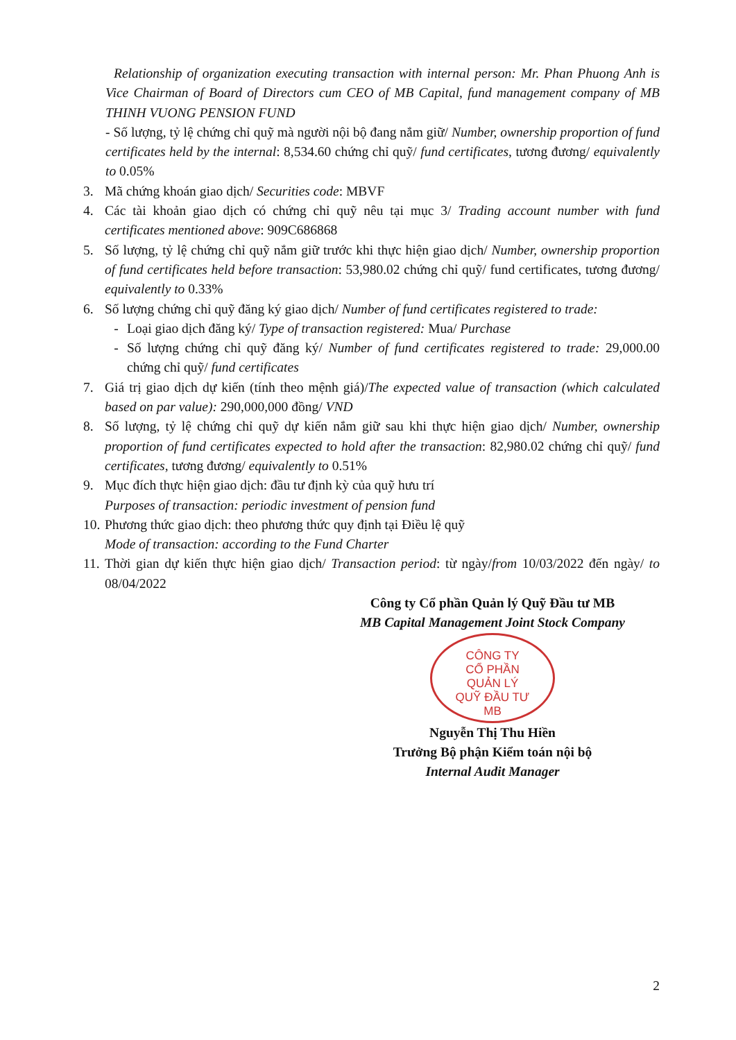Relationship of organization executing transaction with internal person: Mr. Phan Phuong Anh is Vice Chairman of Board of Directors cum CEO of MB Capital, fund management company of MB THINH VUONG PENSION FUND
- Số lượng, tỷ lệ chứng chỉ quỹ mà người nội bộ đang nắm giữ/ Number, ownership proportion of fund certificates held by the internal: 8,534.60 chứng chỉ quỹ/ fund certificates, tương đương/ equivalently to 0.05%
3. Mã chứng khoán giao dịch/ Securities code: MBVF
4. Các tài khoản giao dịch có chứng chỉ quỹ nêu tại mục 3/ Trading account number with fund certificates mentioned above: 909C686868
5. Số lượng, tỷ lệ chứng chỉ quỹ nắm giữ trước khi thực hiện giao dịch/ Number, ownership proportion of fund certificates held before transaction: 53,980.02 chứng chỉ quỹ/ fund certificates, tương đương/ equivalently to 0.33%
6. Số lượng chứng chỉ quỹ đăng ký giao dịch/ Number of fund certificates registered to trade:
- Loại giao dịch đăng ký/ Type of transaction registered: Mua/ Purchase
- Số lượng chứng chỉ quỹ đăng ký/ Number of fund certificates registered to trade: 29,000.00 chứng chỉ quỹ/ fund certificates
7. Giá trị giao dịch dự kiến (tính theo mệnh giá)/The expected value of transaction (which calculated based on par value): 290,000,000 đồng/ VND
8. Số lượng, tỷ lệ chứng chỉ quỹ dự kiến nắm giữ sau khi thực hiện giao dịch/ Number, ownership proportion of fund certificates expected to hold after the transaction: 82,980.02 chứng chỉ quỹ/ fund certificates, tương đương/ equivalently to 0.51%
9. Mục đích thực hiện giao dịch: đầu tư định kỳ của quỹ hưu trí
Purposes of transaction: periodic investment of pension fund
10.
Phương thức giao dịch: theo phương thức quy định tại Điều lệ quỹ
Mode of transaction: according to the Fund Charter
11.
Thời gian dự kiến thực hiện giao dịch/ Transaction period: từ ngày/from 10/03/2022 đến ngày/ to 08/04/2022
Công ty Cổ phần Quản lý Quỹ Đầu tư MB
MB Capital Management Joint Stock Company
CÔNG TY
CỔ PHẦN
QUẢN LÝ
QUỸ ĐẦU TƯ
MB
Nguyễn Thị Thu Hiền
Trưởng Bộ phận Kiểm toán nội bộ
Internal Audit Manager
2